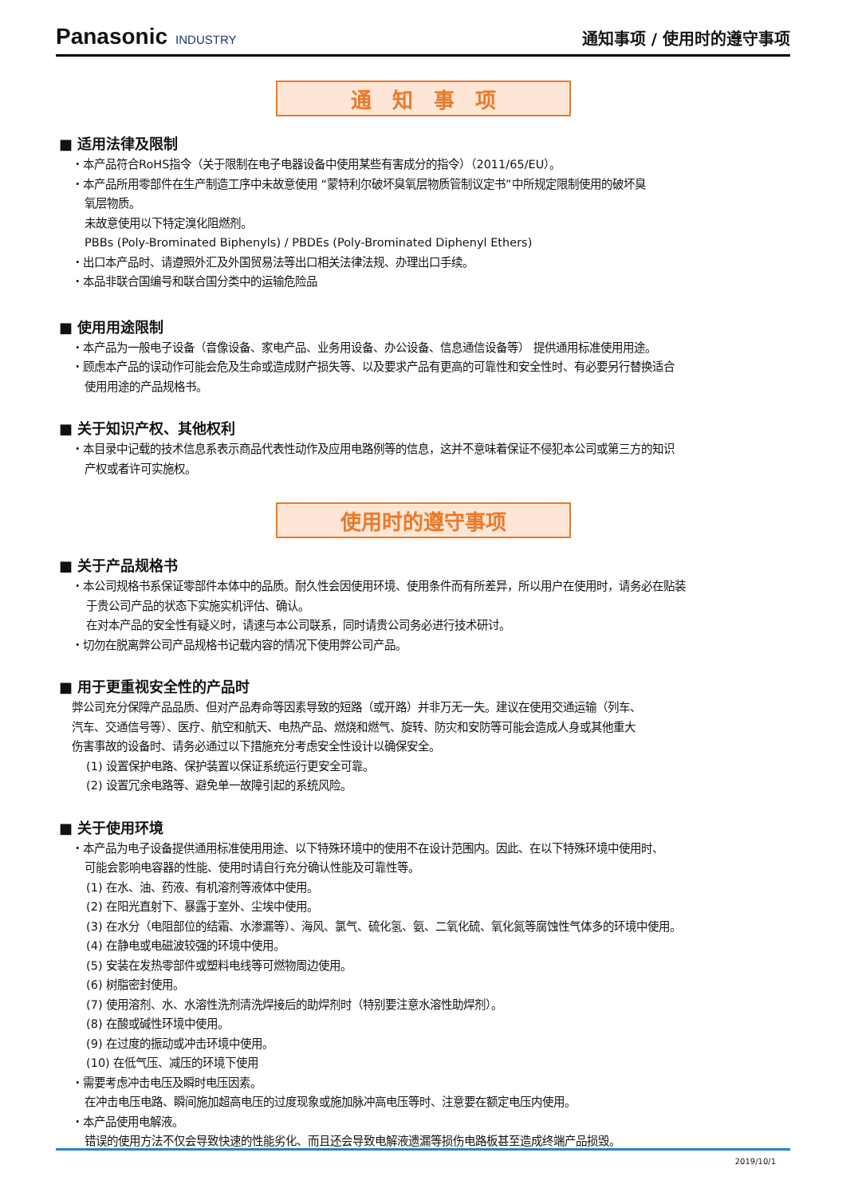Panasonic INDUSTRY
通知事项 / 使用时的遵守事项
通　知　事　项
■ 适用法律及限制
・本产品符合RoHS指令（关于限制在电子电器设备中使用某些有害成分的指令）（2011/65/EU）。
・本产品所用零部件在生产制造工序中未故意使用 “蒙特利尔破坏臭氧层物质管制议定书”中所规定限制使用的破坏臭
氧层物质。
未故意使用以下特定溴化阻燃剂。
PBBs (Poly-Brominated Biphenyls) / PBDEs (Poly-Brominated Diphenyl Ethers)
・出口本产品时、请遵照外汇及外国贸易法等出口相关法律法规、办理出口手续。
・本品非联合国编号和联合国分类中的运输危险品
■ 使用用途限制
・本产品为一般电子设备（音像设备、家电产品、业务用设备、办公设备、信息通信设备等） 提供通用标准使用用途。
・顾虑本产品的误动作可能会危及生命或造成财产损失等、以及要求产品有更高的可靠性和安全性时、有必要另行替换适合
使用用途的产品规格书。
■ 关于知识产权、其他权利
・本目录中记载的技术信息系表示商品代表性动作及应用电路例等的信息，这并不意味着保证不侵犯本公司或第三方的知识
产权或者许可实施权。
使用时的遵守事项
■ 关于产品规格书
・本公司规格书系保证零部件本体中的品质。耐久性会因使用环境、使用条件而有所差异，所以用户在使用时，请务必在贴装
于贵公司产品的状态下实施实机评估、确认。
在对本产品的安全性有疑义时，请速与本公司联系，同时请贵公司务必进行技术研讨。
・切勿在脱离弊公司产品规格书记载内容的情况下使用弊公司产品。
■ 用于更重视安全性的产品时
弊公司充分保障产品品质、但对产品寿命等因素导致的短路（或开路）并非万无一失。建议在使用交通运输（列车、
汽车、交通信号等）、医疗、航空和航天、电热产品、燃烧和燃气、旋转、防灾和安防等可能会造成人身或其他重大
伤害事故的设备时、请务必通过以下措施充分考虑安全性设计以确保安全。
(1) 设置保护电路、保护装置以保证系统运行更安全可靠。
(2) 设置冗余电路等、避免单一故障引起的系统风险。
■ 关于使用环境
・本产品为电子设备提供通用标准使用用途、以下特殊环境中的使用不在设计范围内。因此、在以下特殊环境中使用时、
可能会影响电容器的性能、使用时请自行充分确认性能及可靠性等。
(1) 在水、油、药液、有机溶剂等液体中使用。
(2) 在阳光直射下、暴露于室外、尘埃中使用。
(3) 在水分（电阻部位的结霜、水渗漏等）、海风、氯气、硫化氢、氨、二氧化硫、氧化氮等腐蚀性气体多的环境中使用。
(4) 在静电或电磁波较强的环境中使用。
(5) 安装在发热零部件或塑料电线等可燃物周边使用。
(6) 树脂密封使用。
(7) 使用溶剂、水、水溶性洗剂清洗焊接后的助焊剂时（特别要注意水溶性助焊剂）。
(8) 在酸或碱性环境中使用。
(9) 在过度的振动或冲击环境中使用。
(10) 在低气压、减压的环境下使用
・需要考虑冲击电压及瞬时电压因素。
在冲击电压电路、瞬间施加超高电压的过度现象或施加脉冲高电压等时、注意要在额定电压内使用。
・本产品使用电解液。
错误的使用方法不仅会导致快速的性能劣化、而且还会导致电解液遗漏等损伤电路板甚至造成终端产品损毁。
2019/10/1